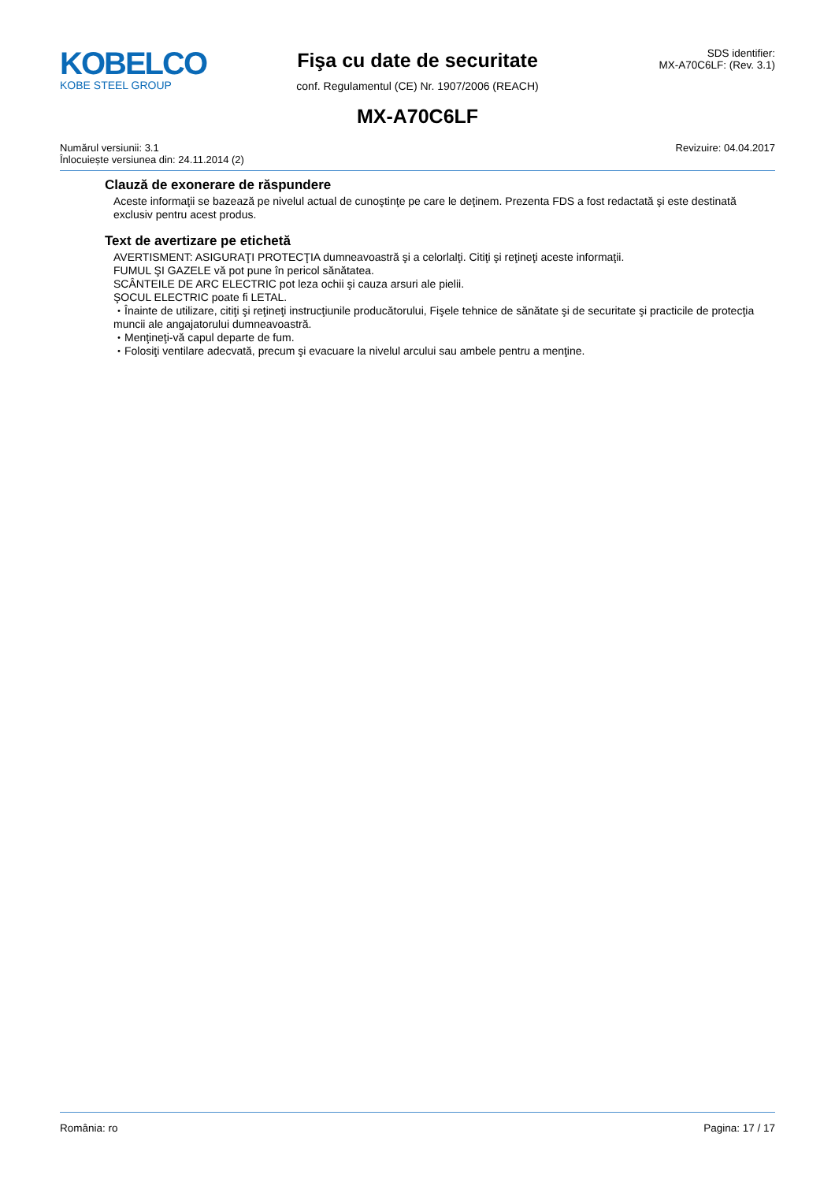KOBELCO
KOBE STEEL GROUP
Fişa cu date de securitate
conf. Regulamentul (CE) Nr. 1907/2006 (REACH)
SDS identifier:
MX-A70C6LF: (Rev. 3.1)
MX-A70C6LF
Numărul versiunii: 3.1
Înlocuiește versiunea din: 24.11.2014 (2)
Revizuire: 04.04.2017
Clauză de exonerare de răspundere
Aceste informaţii se bazează pe nivelul actual de cunoştinţe pe care le deţinem. Prezenta FDS a fost redactată şi este destinată exclusiv pentru acest produs.
Text de avertizare pe etichetă
AVERTISMENT: ASIGURAŢI PROTECŢIA dumneavoastră şi a celorlalţi. Citiţi şi reţineţi aceste informaţii.
FUMUL ŞI GAZELE vă pot pune în pericol sănătatea.
SCÂNTEILE DE ARC ELECTRIC pot leza ochii şi cauza arsuri ale pielii.
ŞOCUL ELECTRIC poate fi LETAL.
・Înainte de utilizare, citiţi şi reţineţi instrucţiunile producătorului, Fişele tehnice de sănătate şi de securitate şi practicile de protecţia muncii ale angajatorului dumneavoastră.
・Menţineţi-vă capul departe de fum.
・Folosiţi ventilare adecvată, precum şi evacuare la nivelul arcului sau ambele pentru a menţine.
România: ro Pagina: 17 / 17